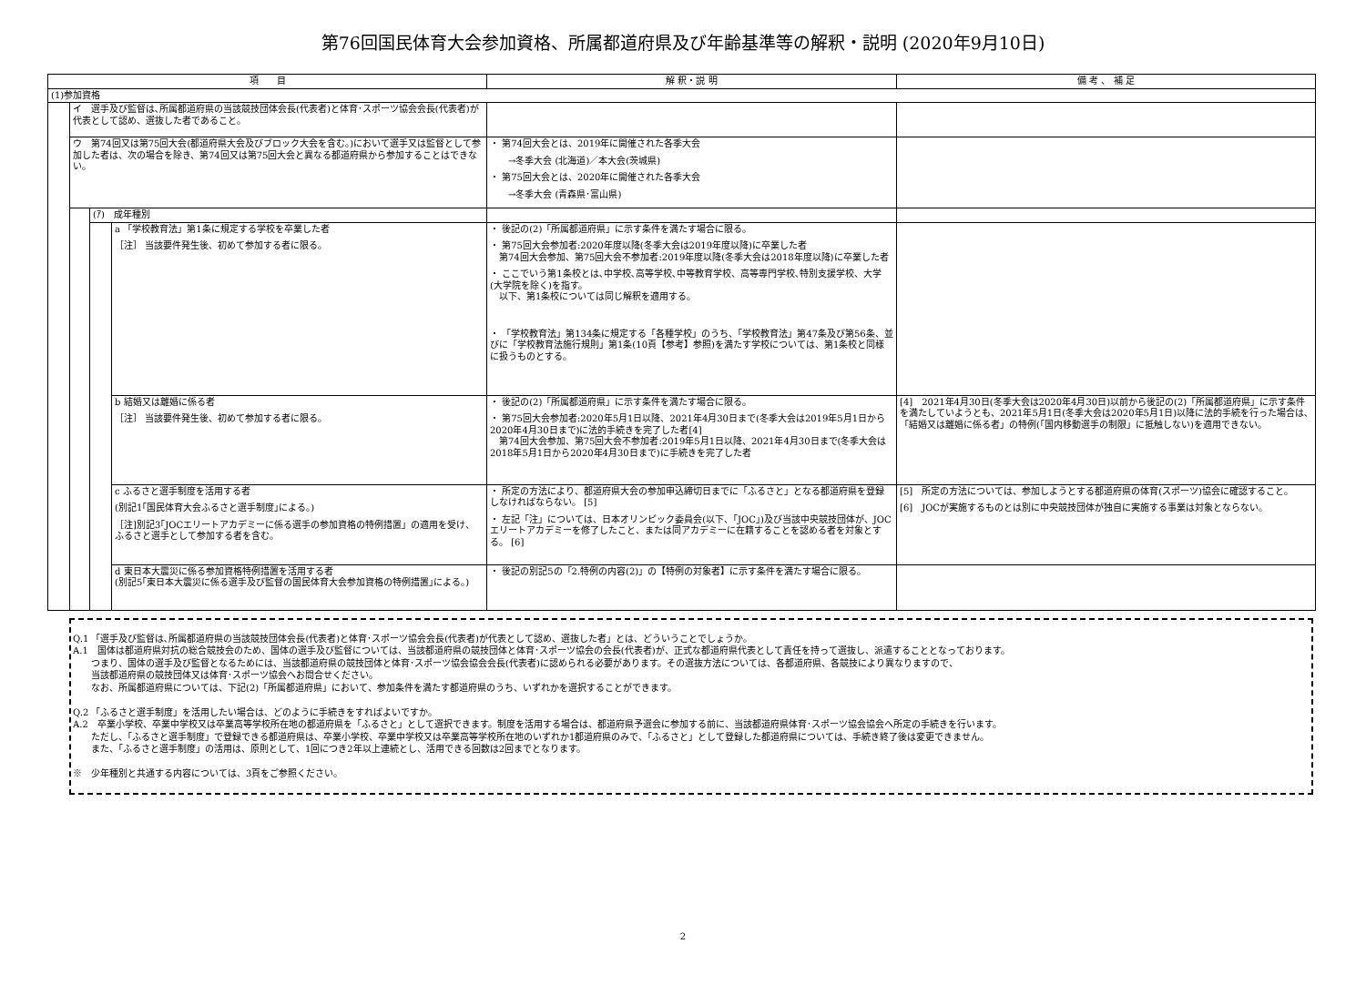第76回国民体育大会参加資格、所属都道府県及び年齢基準等の解釈・説明 (2020年9月10日)
| 項 目 | | | | 解 釈・説 明 | 備 考 、 補 足 |
| --- | --- | --- | --- | --- | --- |
| (1)参加資格 | | | | | |
| | イ 選手及び監督は､所属都道府県の当該競技団体会長(代表者)と体育･スポーツ協会会長(代表者)が代表として認め、選抜した者であること。 | | | | |
| | ウ 第74回又は第75回大会(都道府県大会及びブロック大会を含む。)において選手又は監督として参加した者は、次の場合を除き、第74回又は第75回大会と異なる都道府県から参加することはできない。 | | | ・ 第74回大会とは、2019年に開催された各季大会 →冬季大会 (北海道)／本大会(茨城県) ・ 第75回大会とは、2020年に開催された各季大会 →冬季大会 (青森県･富山県) | |
| | | (ｱ) 成年種別 | | | |
| | | | a 「学校教育法」第1条に規定する学校を卒業した者 ［注］ 当該要件発生後、初めて参加する者に限る。 | ・ 後記の(2)「所属都道府県」に示す条件を満たす場合に限る。 ・ 第75回大会参加者:2020年度以降(冬季大会は2019年度以降)に卒業した者 第74回大会参加、第75回大会不参加者:2019年度以降(冬季大会は2018年度以降)に卒業した者 ・ ここでいう第1条校とは､中学校､高等学校､中等教育学校、高等専門学校､特別支援学校、大学(大学院を除く)を指す。 以下、第1条校については同じ解釈を適用する。 ・ 「学校教育法」第134条に規定する「各種学校」のうち、「学校教育法」第47条及び第56条、並びに「学校教育法施行規則」第1条(10頁【参考】参照)を満たす学校については、第1条校と同様に扱うものとする。 | |
| | | | b 結婚又は離婚に係る者 ［注］ 当該要件発生後、初めて参加する者に限る。 | ・ 後記の(2)「所属都道府県」に示す条件を満たす場合に限る。 ・ 第75回大会参加者:2020年5月1日以降、2021年4月30日まで(冬季大会は2019年5月1日から2020年4月30日まで)に法的手続きを完了した者[4] 第74回大会参加、第75回大会不参加者:2019年5月1日以降、2021年4月30日まで(冬季大会は2018年5月1日から2020年4月30日まで)に手続きを完了した者 | [4] 2021年4月30日(冬季大会は2020年4月30日)以前から後記の(2)「所属都道府県」に示す条件を満たしていようとも、2021年5月1日(冬季大会は2020年5月1日)以降に法的手続を行った場合は､「結婚又は離婚に係る者」の特例(｢国内移動選手の制限」に抵触しない)を適用できない。 |
| | | | c ふるさと選手制度を活用する者 (別記1｢国民体育大会ふるさと選手制度｣による。) ［注]別記3｢JOCエリートアカデミーに係る選手の参加資格の特例措置」の適用を受け、ふるさと選手として参加する者を含む。 | ・ 所定の方法により、都道府県大会の参加申込締切日までに「ふるさと」となる都道府県を登録しなければならない。 [5] ・ 左記「注」については、日本オリンピック委員会(以下、｢JOC｣)及び当該中央競技団体が、JOCエリートアカデミーを修了したこと、または同アカデミーに在籍することを認める者を対象とする。 [6] | [5] 所定の方法については、参加しようとする都道府県の体育(スポーツ)協会に確認すること。 [6] JOCが実施するものとは別に中央競技団体が独自に実施する事業は対象とならない。 |
| | | | d 東日本大震災に係る参加資格特例措置を活用する者 (別記5｢東日本大震災に係る選手及び監督の国民体育大会参加資格の特例措置｣による。) | ・ 後記の別記5の「2.特例の内容(2)」の【特例の対象者】に示す条件を満たす場合に限る。 | |
Q.1 「選手及び監督は､所属都道府県の当該競技団体会長(代表者)と体育･スポーツ協会会長(代表者)が代表として認め、選抜した者」とは、どういうことでしょうか。
A.1　国体は都道府県対抗の総合競技会のため、国体の選手及び監督については、当該都道府県の競技団体と体育･スポーツ協会の会長(代表者)が、正式な都道府県代表として責任を持って選抜し、派遣することとなっております。
　　つまり、国体の選手及び監督となるためには、当該都道府県の競技団体と体育･スポーツ協会協会会長(代表者)に認められる必要があります。その選抜方法については、各都道府県、各競技により異なりますので、
　　当該都道府県の競技団体又は体育･スポーツ協会へお問合せください。
　　なお、所属都道府県については、下記(2)「所属都道府県」において、参加条件を満たす都道府県のうち、いずれかを選択することができます。
Q.2 「ふるさと選手制度」を活用したい場合は、どのように手続きをすればよいですか。
A.2　卒業小学校、卒業中学校又は卒業高等学校所在地の都道府県を「ふるさと」として選択できます。制度を活用する場合は、都道府県予選会に参加する前に、当該都道府県体育･スポーツ協会協会へ所定の手続きを行います。
　　ただし、「ふるさと選手制度」で登録できる都道府県は、卒業小学校、卒業中学校又は卒業高等学校所在地のいずれか1都道府県のみで、「ふるさと」として登録した都道府県については、手続き終了後は変更できません。
　　また、「ふるさと選手制度」の活用は、原則として、1回につき2年以上連続とし、活用できる回数は2回までとなります。
※　少年種別と共通する内容については、3頁をご参照ください。
2